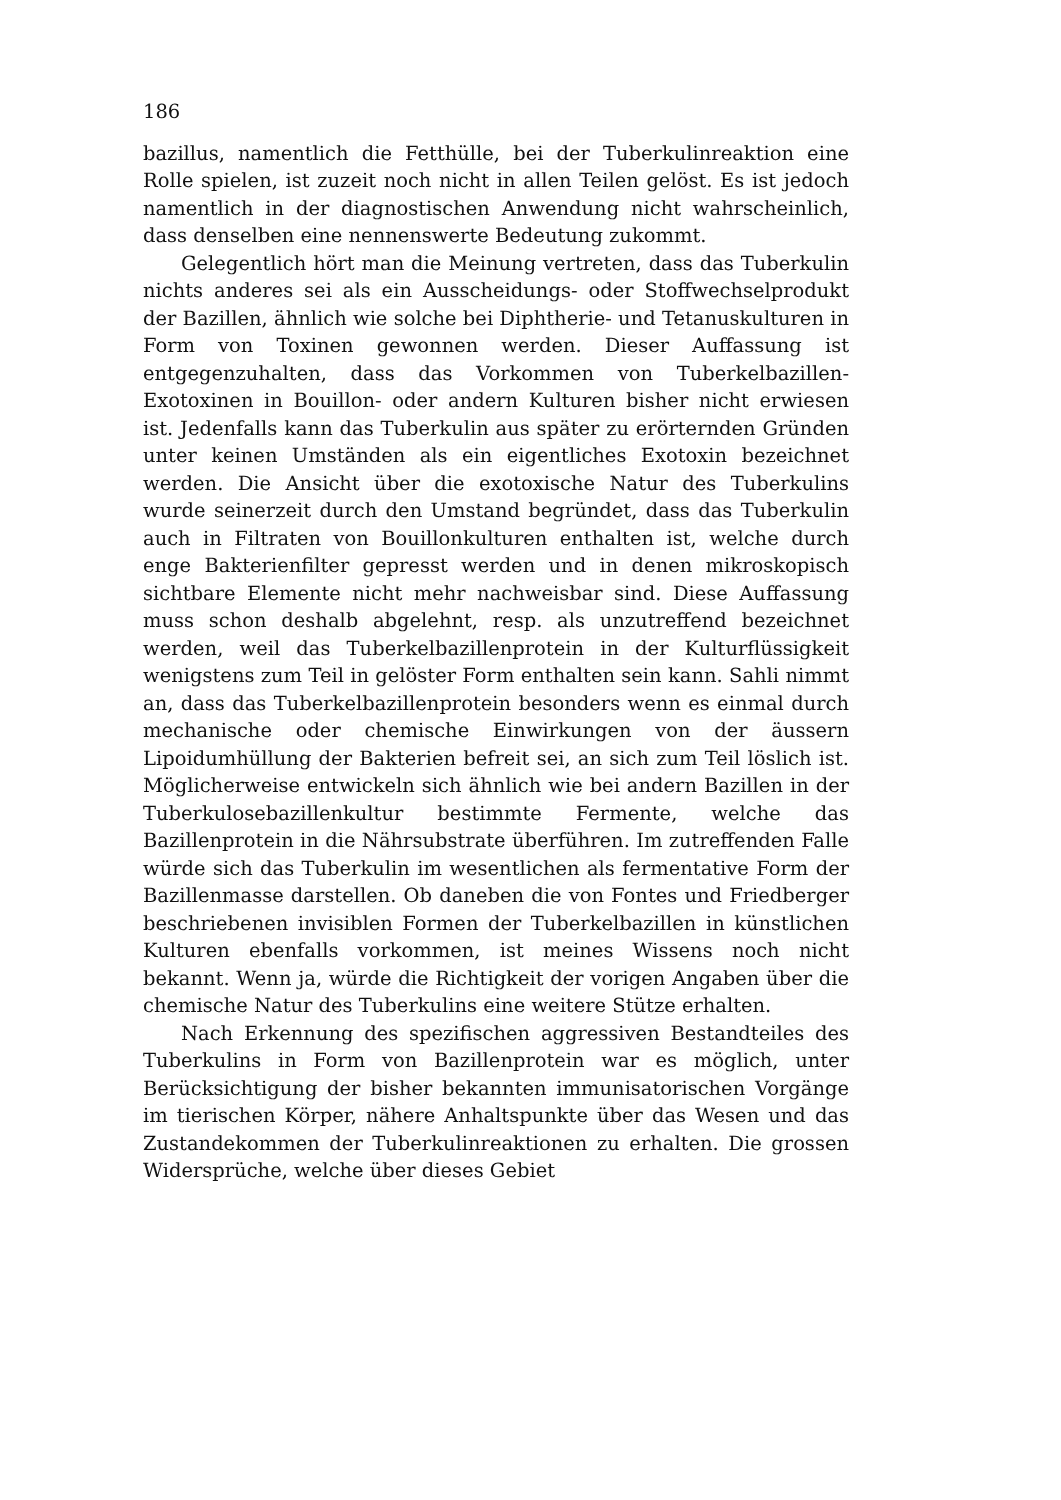186
bazillus, namentlich die Fetthülle, bei der Tuberkulinreaktion eine Rolle spielen, ist zuzeit noch nicht in allen Teilen gelöst. Es ist jedoch namentlich in der diagnostischen Anwendung nicht wahrscheinlich, dass denselben eine nennenswerte Bedeutung zukommt.
Gelegentlich hört man die Meinung vertreten, dass das Tuberkulin nichts anderes sei als ein Ausscheidungs- oder Stoffwechselprodukt der Bazillen, ähnlich wie solche bei Diphtherie- und Tetanuskulturen in Form von Toxinen gewonnen werden. Dieser Auffassung ist entgegenzuhalten, dass das Vorkommen von Tuberkelbazillen-Exotoxinen in Bouillon- oder andern Kulturen bisher nicht erwiesen ist. Jedenfalls kann das Tuberkulin aus später zu erörternden Gründen unter keinen Umständen als ein eigentliches Exotoxin bezeichnet werden. Die Ansicht über die exotoxische Natur des Tuberkulins wurde seinerzeit durch den Umstand begründet, dass das Tuberkulin auch in Filtraten von Bouillonkulturen enthalten ist, welche durch enge Bakterienfilter gepresst werden und in denen mikroskopisch sichtbare Elemente nicht mehr nachweisbar sind. Diese Auffassung muss schon deshalb abgelehnt, resp. als unzutreffend bezeichnet werden, weil das Tuberkelbazillenprotein in der Kulturflüssigkeit wenigstens zum Teil in gelöster Form enthalten sein kann. Sahli nimmt an, dass das Tuberkelbazillenprotein besonders wenn es einmal durch mechanische oder chemische Einwirkungen von der äussern Lipoidumhüllung der Bakterien befreit sei, an sich zum Teil löslich ist. Möglicherweise entwickeln sich ähnlich wie bei andern Bazillen in der Tuberkulosebazillenkultur bestimmte Fermente, welche das Bazillenprotein in die Nährsubstrate überführen. Im zutreffenden Falle würde sich das Tuberkulin im wesentlichen als fermentative Form der Bazillenmasse darstellen. Ob daneben die von Fontes und Friedberger beschriebenen invisiblen Formen der Tuberkelbazillen in künstlichen Kulturen ebenfalls vorkommen, ist meines Wissens noch nicht bekannt. Wenn ja, würde die Richtigkeit der vorigen Angaben über die chemische Natur des Tuberkulins eine weitere Stütze erhalten.
Nach Erkennung des spezifischen aggressiven Bestandteiles des Tuberkulins in Form von Bazillenprotein war es möglich, unter Berücksichtigung der bisher bekannten immunisatorischen Vorgänge im tierischen Körper, nähere Anhaltspunkte über das Wesen und das Zustandekommen der Tuberkulinreaktionen zu erhalten. Die grossen Widersprüche, welche über dieses Gebiet